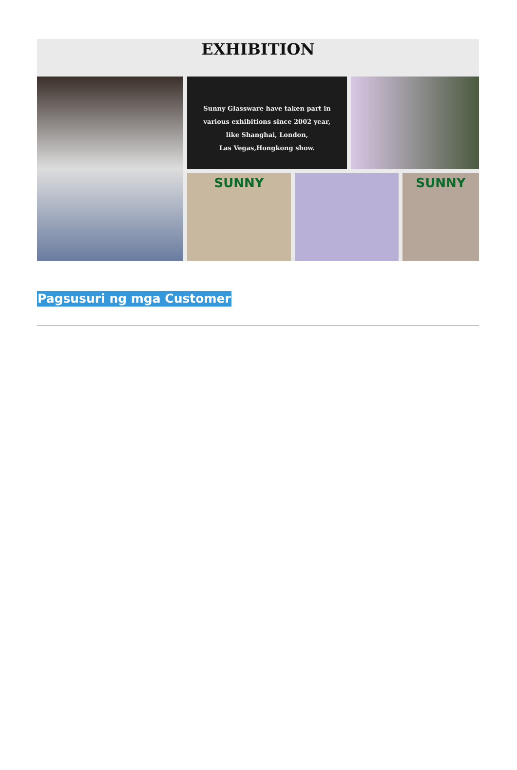EXHIBITION
Sunny Glassware have taken part in
various exhibitions since 2002 year,
like Shanghai, London,
Las Vegas,Hongkong show.
SUNNY
SUNNY
Pagsusuri ng mga Customer